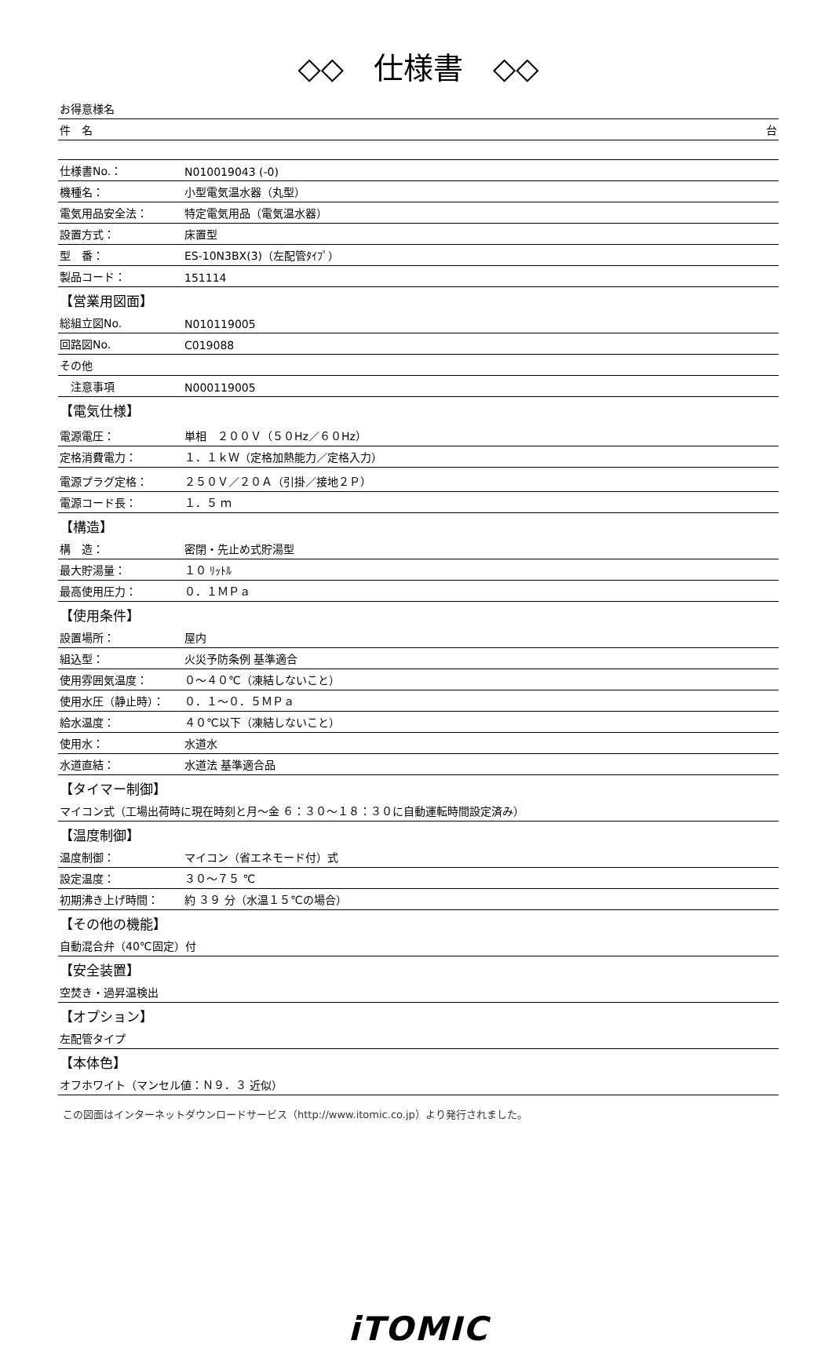◇◇　仕様書　◇◇
| お得意様名 | |
| 件 名 台 | |
| 仕様書No.： | N010019043 (-0) |
| 機種名： | 小型電気温水器（丸型） |
| 電気用品安全法： | 特定電気用品（電気温水器） |
| 設置方式： | 床置型 |
| 型 番： | ES-10N3BX(3)（左配管ﾀｲﾌﾟ） |
| 製品コード： | 151114 |
| 【営業用図面】 | |
| 総組立図No. | N010119005 |
| 回路図No. | C019088 |
| その他 | |
| 注意事項 | N000119005 |
| 【電気仕様】 | |
| 電源電圧： | 単相 ２００Ｖ（５０Hz／６０Hz） |
| 定格消費電力： | １．１ｋＷ（定格加熱能力／定格入力） |
| 電源プラグ定格： | ２５０Ｖ／２０Ａ（引掛／接地２Ｐ） |
| 電源コード長： | １．５ ｍ |
| 【構造】 | |
| 構 造： | 密閉・先止め式貯湯型 |
| 最大貯湯量： | １０ ﾘｯﾄﾙ |
| 最高使用圧力： | ０．１ＭＰａ |
| 【使用条件】 | |
| 設置場所： | 屋内 |
| 組込型： | 火災予防条例 基準適合 |
| 使用雰囲気温度： | ０～４０℃（凍結しないこと） |
| 使用水圧（静止時）： | ０．１～０．５ＭＰａ |
| 給水温度： | ４０℃以下（凍結しないこと） |
| 使用水： | 水道水 |
| 水道直結： | 水道法 基準適合品 |
| 【タイマー制御】 | |
| マイコン式（工場出荷時に現在時刻と月～金 ６：３０～１８：３０に自動運転時間設定済み） | |
| 【温度制御】 | |
| 温度制御： | マイコン（省エネモード付）式 |
| 設定温度： | ３０～７５ ℃ |
| 初期沸き上げ時間： | 約 ３９ 分（水温１５℃の場合） |
| 【その他の機能】 | |
| 自動混合弁（40℃固定）付 | |
| 【安全装置】 | |
| 空焚き・過昇温検出 | |
| 【オプション】 | |
| 左配管タイプ | |
| 【本体色】 | |
| オフホワイト（マンセル値：Ｎ９．３ 近似） | |
この図面はインターネットダウンロードサービス（http://www.itomic.co.jp）より発行されました。
iTOMIC